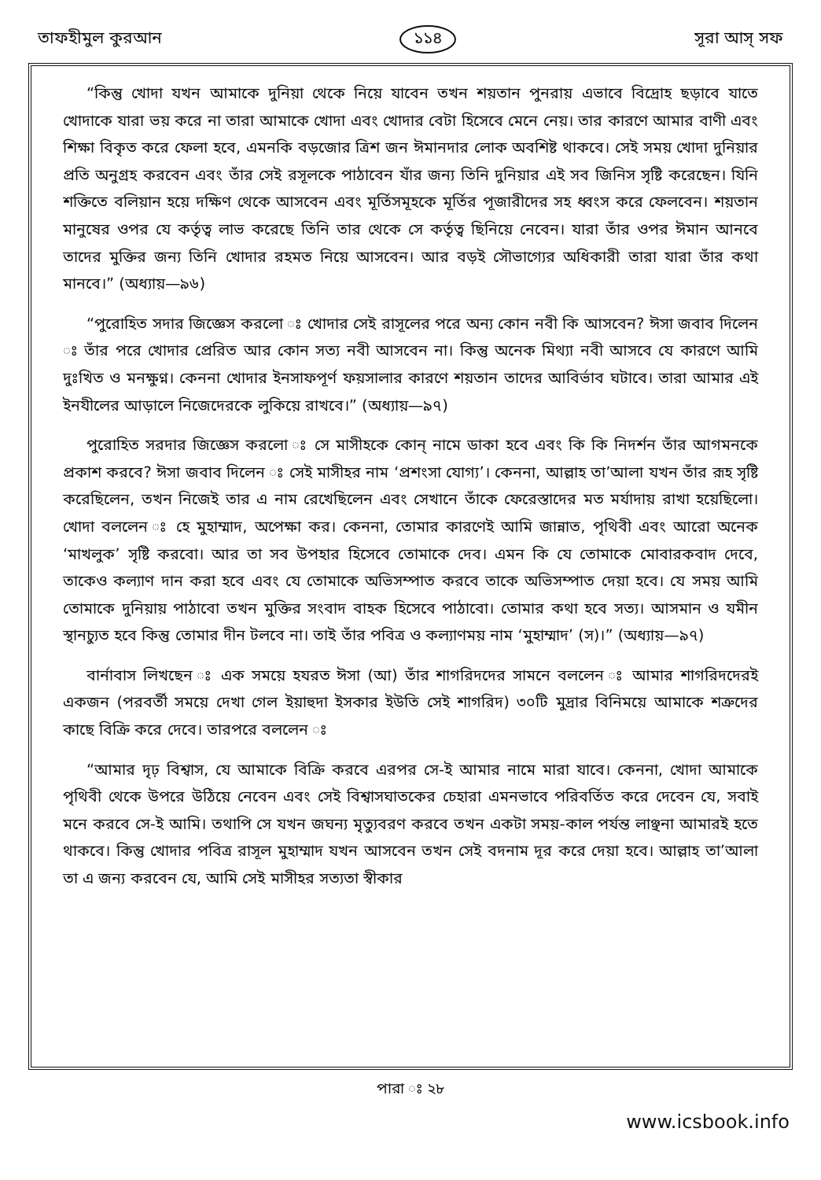তাফহীমুল কুরআন ১১৪ সূরা আস্ সফ
“কিন্তু খোদা যখন আমাকে দুনিয়া থেকে নিয়ে যাবেন তখন শয়তান পুনরায় এভাবে বিদ্রোহ ছড়াবে যাতে খোদাকে যারা ভয় করে না তারা আমাকে খোদা এবং খোদার বেটা হিসেবে মেনে নেয়। তার কারণে আমার বাণী এবং শিক্ষা বিকৃত করে ফেলা হবে, এমনকি বড়জোর ত্রিশ জন ঈমানদার লোক অবশিষ্ট থাকবে। সেই সময় খোদা দুনিয়ার প্রতি অনুগ্রহ করবেন এবং তাঁর সেই রসূলকে পাঠাবেন যাঁর জন্য তিনি দুনিয়ার এই সব জিনিস সৃষ্টি করেছেন। যিনি শক্তিতে বলিয়ান হয়ে দক্ষিণ থেকে আসবেন এবং মূর্তিসমূহকে মূর্তির পূজারীদের সহ ধ্বংস করে ফেলবেন। শয়তান মানুষের ওপর যে কর্তৃত্ব লাভ করেছে তিনি তার থেকে সে কর্তৃত্ব ছিনিয়ে নেবেন। যারা তাঁর ওপর ঈমান আনবে তাদের মুক্তির জন্য তিনি খোদার রহমত নিয়ে আসবেন। আর বড়ই সৌভাগ্যের অধিকারী তারা যারা তাঁর কথা মানবে।” (অধ্যায়—৯৬)
“পুরোহিত সদার জিজ্ঞেস করলো ঃ খোদার সেই রাসূলের পরে অন্য কোন নবী কি আসবেন? ঈসা জবাব দিলেন ঃ তাঁর পরে খোদার প্রেরিত আর কোন সত্য নবী আসবেন না। কিন্তু অনেক মিথ্যা নবী আসবে যে কারণে আমি দুঃখিত ও মনক্ষুণ্ন। কেননা খোদার ইনসাফপূর্ণ ফয়সালার কারণে শয়তান তাদের আবির্ভাব ঘটাবে। তারা আমার এই ইনযীলের আড়ালে নিজেদেরকে লুকিয়ে রাখবে।” (অধ্যায়—৯৭)
পুরোহিত সরদার জিজ্ঞেস করলো ঃ সে মাসীহকে কোন্ নামে ডাকা হবে এবং কি কি নিদর্শন তাঁর আগমনকে প্রকাশ করবে? ঈসা জবাব দিলেন ঃ সেই মাসীহর নাম ‘প্রশংসা যোগ্য’। কেননা, আল্লাহ তা’আলা যখন তাঁর রূহ সৃষ্টি করেছিলেন, তখন নিজেই তার এ নাম রেখেছিলেন এবং সেখানে তাঁকে ফেরেস্তাদের মত মর্যাদায় রাখা হয়েছিলো। খোদা বললেন ঃ হে মুহাম্মাদ, অপেক্ষা কর। কেননা, তোমার কারণেই আমি জান্নাত, পৃথিবী এবং আরো অনেক ‘মাখলুক’ সৃষ্টি করবো। আর তা সব উপহার হিসেবে তোমাকে দেব। এমন কি যে তোমাকে মোবারকবাদ দেবে, তাকেও কল্যাণ দান করা হবে এবং যে তোমাকে অভিসম্পাত করবে তাকে অভিসম্পাত দেয়া হবে। যে সময় আমি তোমাকে দুনিয়ায় পাঠাবো তখন মুক্তির সংবাদ বাহক হিসেবে পাঠাবো। তোমার কথা হবে সত্য। আসমান ও যমীন স্থানচ্যুত হবে কিন্তু তোমার দীন টলবে না। তাই তাঁর পবিত্র ও কল্যাণময় নাম ‘মুহাম্মাদ’ (স)।” (অধ্যায়—৯৭)
বার্নাবাস লিখছেন ঃ এক সময়ে হযরত ঈসা (আ) তাঁর শাগরিদদের সামনে বললেন ঃ আমার শাগরিদদেরই একজন (পরবর্তী সময়ে দেখা গেল ইয়াহুদা ইসকার ইউতি সেই শাগরিদ) ৩০টি মুদ্রার বিনিময়ে আমাকে শত্রুদের কাছে বিক্রি করে দেবে। তারপরে বললেন ঃ
“আমার দৃঢ় বিশ্বাস, যে আমাকে বিক্রি করবে এরপর সে-ই আমার নামে মারা যাবে। কেননা, খোদা আমাকে পৃথিবী থেকে উপরে উঠিয়ে নেবেন এবং সেই বিশ্বাসঘাতকের চেহারা এমনভাবে পরিবর্তিত করে দেবেন যে, সবাই মনে করবে সে-ই আমি। তথাপি সে যখন জঘন্য মৃত্যুবরণ করবে তখন একটা সময়-কাল পর্যন্ত লাঞ্ছনা আমারই হতে থাকবে। কিন্তু খোদার পবিত্র রাসূল মুহাম্মাদ যখন আসবেন তখন সেই বদনাম দূর করে দেয়া হবে। আল্লাহ তা’আলা তা এ জন্য করবেন যে, আমি সেই মাসীহর সত্যতা স্বীকার
পারা ঃ ২৮
www.icsbook.info